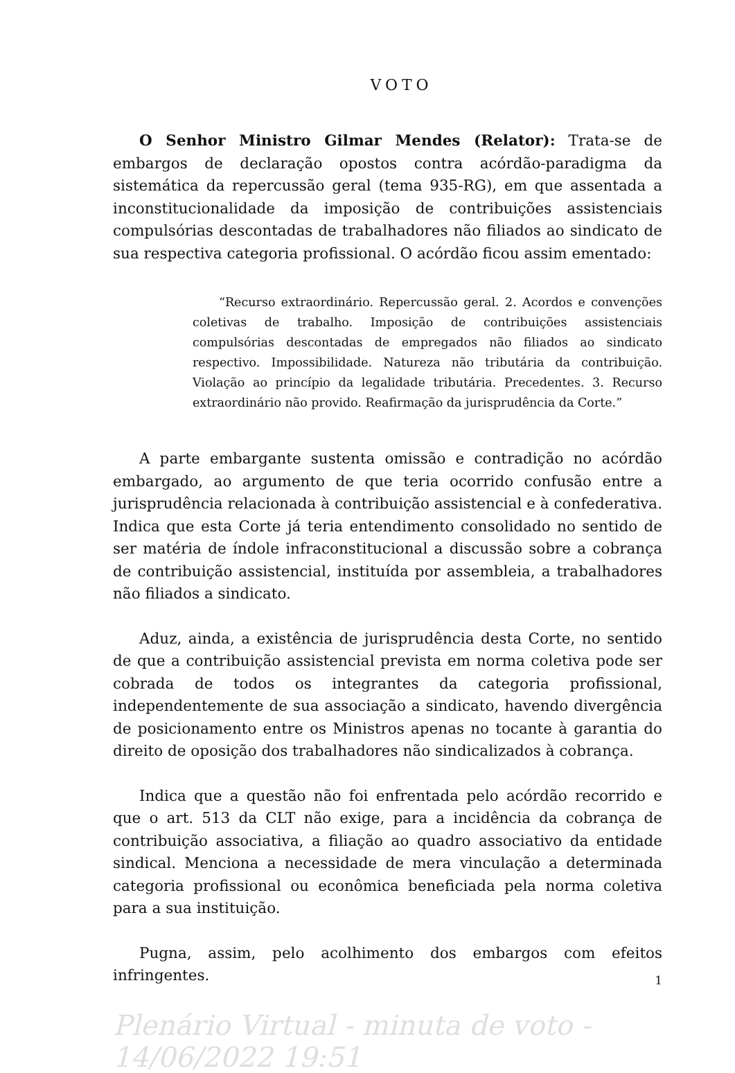VOTO
O Senhor Ministro Gilmar Mendes (Relator): Trata-se de embargos de declaração opostos contra acórdão-paradigma da sistemática da repercussão geral (tema 935-RG), em que assentada a inconstitucionalidade da imposição de contribuições assistenciais compulsórias descontadas de trabalhadores não filiados ao sindicato de sua respectiva categoria profissional. O acórdão ficou assim ementado:
“Recurso extraordinário. Repercussão geral. 2. Acordos e convenções coletivas de trabalho. Imposição de contribuições assistenciais compulsórias descontadas de empregados não filiados ao sindicato respectivo. Impossibilidade. Natureza não tributária da contribuição. Violação ao princípio da legalidade tributária. Precedentes. 3. Recurso extraordinário não provido. Reafirmação da jurisprudência da Corte.”
A parte embargante sustenta omissão e contradição no acórdão embargado, ao argumento de que teria ocorrido confusão entre a jurisprudência relacionada à contribuição assistencial e à confederativa. Indica que esta Corte já teria entendimento consolidado no sentido de ser matéria de índole infraconstitucional a discussão sobre a cobrança de contribuição assistencial, instituída por assembleia, a trabalhadores não filiados a sindicato.
Aduz, ainda, a existência de jurisprudência desta Corte, no sentido de que a contribuição assistencial prevista em norma coletiva pode ser cobrada de todos os integrantes da categoria profissional, independentemente de sua associação a sindicato, havendo divergência de posicionamento entre os Ministros apenas no tocante à garantia do direito de oposição dos trabalhadores não sindicalizados à cobrança.
Indica que a questão não foi enfrentada pelo acórdão recorrido e que o art. 513 da CLT não exige, para a incidência da cobrança de contribuição associativa, a filiação ao quadro associativo da entidade sindical. Menciona a necessidade de mera vinculação a determinada categoria profissional ou econômica beneficiada pela norma coletiva para a sua instituição.
Pugna, assim, pelo acolhimento dos embargos com efeitos infringentes.
Plenário Virtual - minuta de voto - 14/06/2022 19:51
1